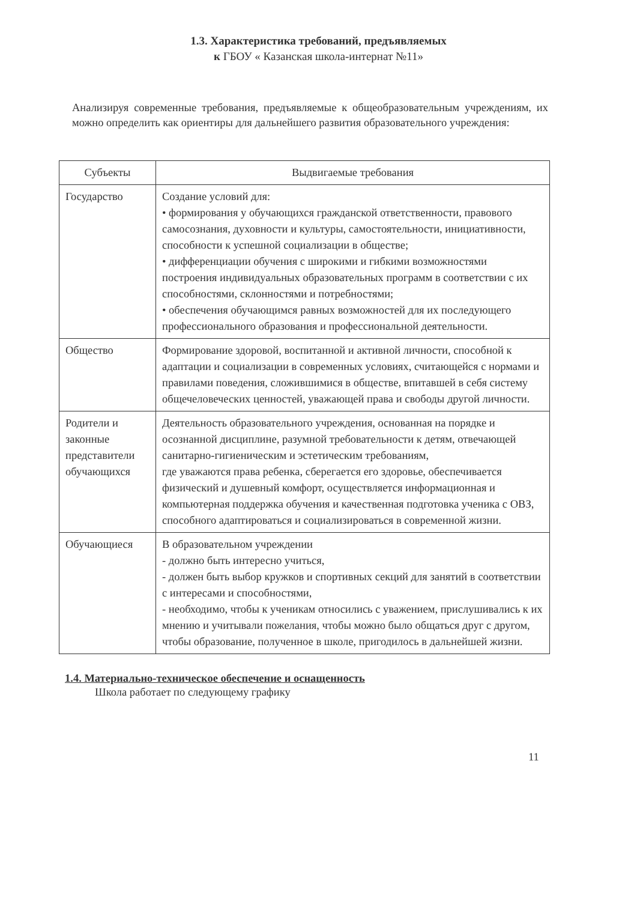1.3. Характеристика требований, предъявляемых
к ГБОУ « Казанская школа-интернат №11»
Анализируя современные требования, предъявляемые к общеобразовательным учреждениям, их можно определить как ориентиры для дальнейшего развития образовательного учреждения:
| Субъекты | Выдвигаемые требования |
| --- | --- |
| Государство | Создание условий для: • формирования у обучающихся гражданской ответственности, правового самосознания, духовности и культуры, самостоятельности, инициативности, способности к успешной социализации в обществе; • дифференциации обучения с широкими и гибкими возможностями построения индивидуальных образовательных программ в соответствии с их способностями, склонностями и потребностями; • обеспечения обучающимся равных возможностей для их последующего профессионального образования и профессиональной деятельности. |
| Общество | Формирование здоровой, воспитанной и активной личности, способной к адаптации и социализации в современных условиях, считающейся с нормами и правилами поведения, сложившимися в обществе, впитавшей в себя систему общечеловеческих ценностей, уважающей права и свободы другой личности. |
| Родители и законные представители обучающихся | Деятельность образовательного учреждения, основанная на порядке и осознанной дисциплине, разумной требовательности к детям, отвечающей санитарно-гигиеническим и эстетическим требованиям, где уважаются права ребенка, сберегается его здоровье, обеспечивается физический и душевный комфорт, осуществляется информационная и компьютерная поддержка обучения и качественная подготовка ученика с ОВЗ, способного адаптироваться и социализироваться в современной жизни. |
| Обучающиеся | В образовательном учреждении - должно быть интересно учиться, - должен быть выбор кружков и спортивных секций для занятий в соответствии с интересами и способностями, - необходимо, чтобы к ученикам относились с уважением, прислушивались к их мнению и учитывали пожелания, чтобы можно было общаться друг с другом, чтобы образование, полученное в школе, пригодилось в дальнейшей жизни. |
1.4. Материально-техническое обеспечение и оснащенность
Школа работает по следующему графику
11